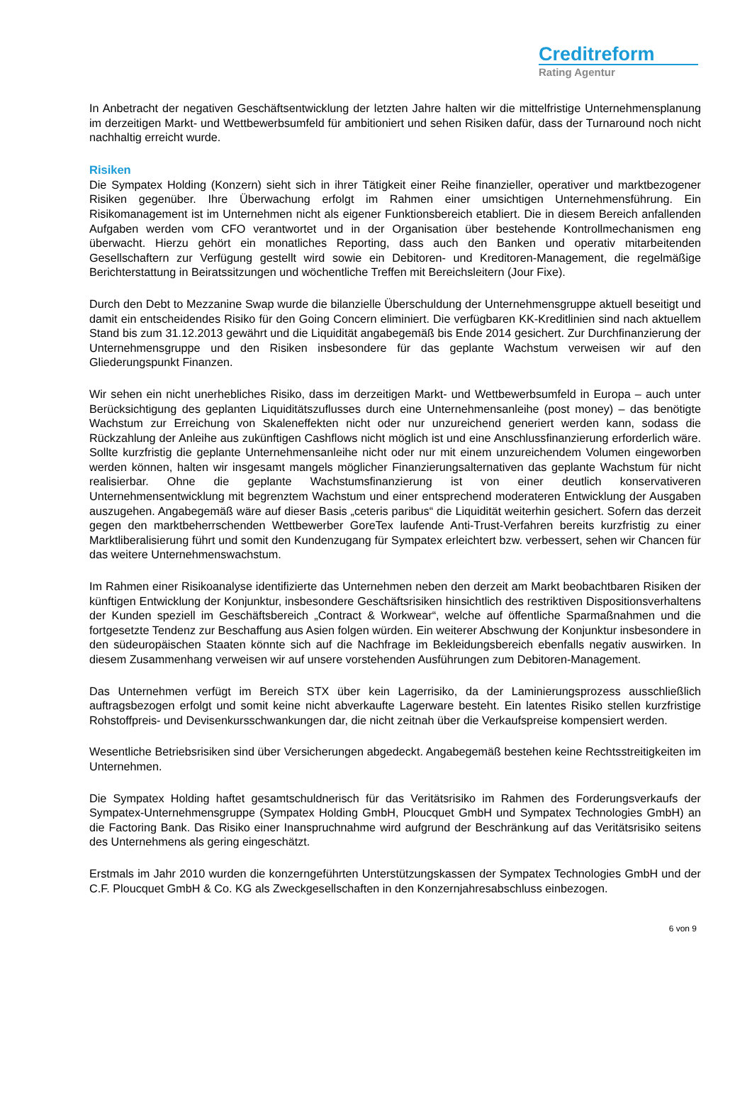Creditreform
Rating Agentur
In Anbetracht der negativen Geschäftsentwicklung der letzten Jahre halten wir die mittelfristige Unternehmensplanung im derzeitigen Markt- und Wettbewerbsumfeld für ambitioniert und sehen Risiken dafür, dass der Turnaround noch nicht nachhaltig erreicht wurde.
Risiken
Die Sympatex Holding (Konzern) sieht sich in ihrer Tätigkeit einer Reihe finanzieller, operativer und marktbezogener Risiken gegenüber. Ihre Überwachung erfolgt im Rahmen einer umsichtigen Unternehmensführung. Ein Risikomanagement ist im Unternehmen nicht als eigener Funktionsbereich etabliert. Die in diesem Bereich anfallenden Aufgaben werden vom CFO verantwortet und in der Organisation über bestehende Kontrollmechanismen eng überwacht. Hierzu gehört ein monatliches Reporting, dass auch den Banken und operativ mitarbeitenden Gesellschaftern zur Verfügung gestellt wird sowie ein Debitoren- und Kreditoren-Management, die regelmäßige Berichterstattung in Beiratssitzungen und wöchentliche Treffen mit Bereichsleitern (Jour Fixe).
Durch den Debt to Mezzanine Swap wurde die bilanzielle Überschuldung der Unternehmensgruppe aktuell beseitigt und damit ein entscheidendes Risiko für den Going Concern eliminiert. Die verfügbaren KK-Kreditlinien sind nach aktuellem Stand bis zum 31.12.2013 gewährt und die Liquidität angabegemäß bis Ende 2014 gesichert. Zur Durchfinanzierung der Unternehmensgruppe und den Risiken insbesondere für das geplante Wachstum verweisen wir auf den Gliederungspunkt Finanzen.
Wir sehen ein nicht unerhebliches Risiko, dass im derzeitigen Markt- und Wettbewerbsumfeld in Europa – auch unter Berücksichtigung des geplanten Liquiditätszuflusses durch eine Unternehmensanleihe (post money) – das benötigte Wachstum zur Erreichung von Skaleneffekten nicht oder nur unzureichend generiert werden kann, sodass die Rückzahlung der Anleihe aus zukünftigen Cashflows nicht möglich ist und eine Anschlussfinanzierung erforderlich wäre. Sollte kurzfristig die geplante Unternehmensanleihe nicht oder nur mit einem unzureichendem Volumen eingeworben werden können, halten wir insgesamt mangels möglicher Finanzierungsalternativen das geplante Wachstum für nicht realisierbar. Ohne die geplante Wachstumsfinanzierung ist von einer deutlich konservativeren Unternehmensentwicklung mit begrenztem Wachstum und einer entsprechend moderateren Entwicklung der Ausgaben auszugehen. Angabegemäß wäre auf dieser Basis „ceteris paribus“ die Liquidität weiterhin gesichert. Sofern das derzeit gegen den marktbeherrschenden Wettbewerber GoreTex laufende Anti-Trust-Verfahren bereits kurzfristig zu einer Marktliberalisierung führt und somit den Kundenzugang für Sympatex erleichtert bzw. verbessert, sehen wir Chancen für das weitere Unternehmenswachstum.
Im Rahmen einer Risikoanalyse identifizierte das Unternehmen neben den derzeit am Markt beobachtbaren Risiken der künftigen Entwicklung der Konjunktur, insbesondere Geschäftsrisiken hinsichtlich des restriktiven Dispositionsverhaltens der Kunden speziell im Geschäftsbereich „Contract & Workwear“, welche auf öffentliche Sparmaßnahmen und die fortgesetzte Tendenz zur Beschaffung aus Asien folgen würden. Ein weiterer Abschwung der Konjunktur insbesondere in den südeuropäischen Staaten könnte sich auf die Nachfrage im Bekleidungsbereich ebenfalls negativ auswirken. In diesem Zusammenhang verweisen wir auf unsere vorstehenden Ausführungen zum Debitoren-Management.
Das Unternehmen verfügt im Bereich STX über kein Lagerrisiko, da der Laminierungsprozess ausschließlich auftragsbezogen erfolgt und somit keine nicht abverkaufte Lagerware besteht. Ein latentes Risiko stellen kurzfristige Rohstoffpreis- und Devisenkursschwankungen dar, die nicht zeitnah über die Verkaufspreise kompensiert werden.
Wesentliche Betriebsrisiken sind über Versicherungen abgedeckt. Angabegemäß bestehen keine Rechtsstreitigkeiten im Unternehmen.
Die Sympatex Holding haftet gesamtschuldnerisch für das Veritätsrisiko im Rahmen des Forderungsverkaufs der Sympatex-Unternehmensgruppe (Sympatex Holding GmbH, Ploucquet GmbH und Sympatex Technologies GmbH) an die Factoring Bank. Das Risiko einer Inanspruchnahme wird aufgrund der Beschränkung auf das Veritätsrisiko seitens des Unternehmens als gering eingeschätzt.
Erstmals im Jahr 2010 wurden die konzerngeführten Unterstützungskassen der Sympatex Technologies GmbH und der C.F. Ploucquet GmbH & Co. KG als Zweckgesellschaften in den Konzernjahresabschluss einbezogen.
6 von 9